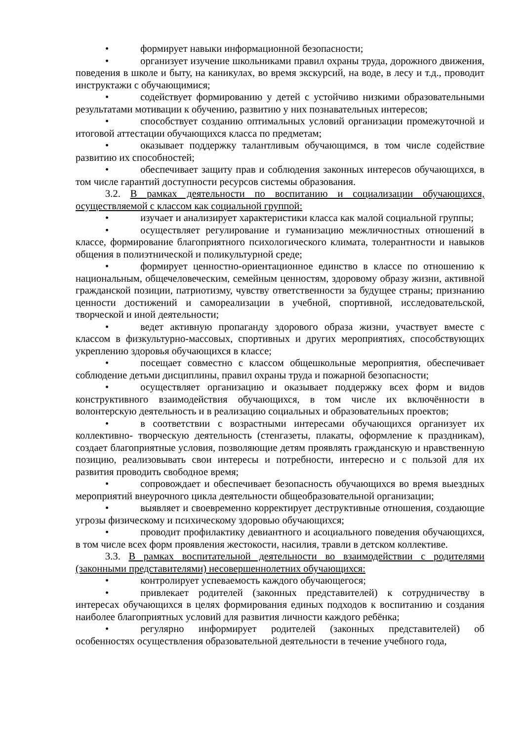• формирует навыки информационной безопасности;
• организует изучение школьниками правил охраны труда, дорожного движения, поведения в школе и быту, на каникулах, во время экскурсий, на воде, в лесу и т.д., проводит инструктажи с обучающимися;
• содействует формированию у детей с устойчиво низкими образовательными результатами мотивации к обучению, развитию у них познавательных интересов;
• способствует созданию оптимальных условий организации промежуточной и итоговой аттестации обучающихся класса по предметам;
• оказывает поддержку талантливым обучающимся, в том числе содействие развитию их способностей;
• обеспечивает защиту прав и соблюдения законных интересов обучающихся, в том числе гарантий доступности ресурсов системы образования.
3.2. В рамках деятельности по воспитанию и социализации обучающихся, осуществляемой с классом как социальной группой:
• изучает и анализирует характеристики класса как малой социальной группы;
• осуществляет регулирование и гуманизацию межличностных отношений в классе, формирование благоприятного психологического климата, толерантности и навыков общения в полиэтнической и поликультурной среде;
• формирует ценностно-ориентационное единство в классе по отношению к национальным, общечеловеческим, семейным ценностям, здоровому образу жизни, активной гражданской позиции, патриотизму, чувству ответственности за будущее страны; признанию ценности достижений и самореализации в учебной, спортивной, исследовательской, творческой и иной деятельности;
• ведет активную пропаганду здорового образа жизни, участвует вместе с классом в физкультурно-массовых, спортивных и других мероприятиях, способствующих укреплению здоровья обучающихся в классе;
• посещает совместно с классом общешкольные мероприятия, обеспечивает соблюдение детьми дисциплины, правил охраны труда и пожарной безопасности;
• осуществляет организацию и оказывает поддержку всех форм и видов конструктивного взаимодействия обучающихся, в том числе их включённости в волонтерскую деятельность и в реализацию социальных и образовательных проектов;
• в соответствии с возрастными интересами обучающихся организует их коллективно- творческую деятельность (стенгазеты, плакаты, оформление к праздникам), создает благоприятные условия, позволяющие детям проявлять гражданскую и нравственную позицию, реализовывать свои интересы и потребности, интересно и с пользой для их развития проводить свободное время;
• сопровождает и обеспечивает безопасность обучающихся во время выездных мероприятий внеурочного цикла деятельности общеобразовательной организации;
• выявляет и своевременно корректирует деструктивные отношения, создающие угрозы физическому и психическому здоровью обучающихся;
• проводит профилактику девиантного и асоциального поведения обучающихся, в том числе всех форм проявления жестокости, насилия, травли в детском коллективе.
3.3. В рамках воспитательной деятельности во взаимодействии с родителями (законными представителями) несовершеннолетних обучающихся:
• контролирует успеваемость каждого обучающегося;
• привлекает родителей (законных представителей) к сотрудничеству в интересах обучающихся в целях формирования единых подходов к воспитанию и создания наиболее благоприятных условий для развития личности каждого ребёнка;
• регулярно информирует родителей (законных представителей) об особенностях осуществления образовательной деятельности в течение учебного года,